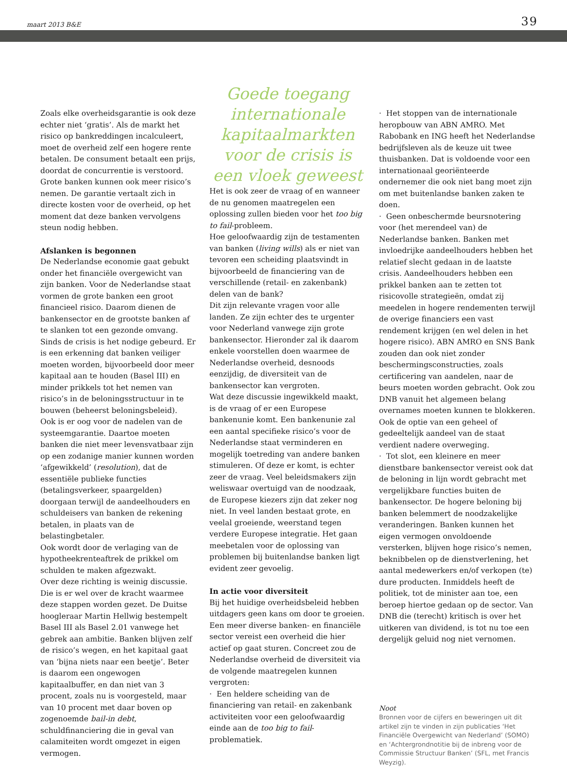maart 2013 B&E 39
Zoals elke overheidsgarantie is ook deze echter niet ‘gratis’. Als de markt het risico op bankreddingen incalculeert, moet de overheid zelf een hogere rente betalen. De consument betaalt een prijs, doordat de concurrentie is verstoord. Grote banken kunnen ook meer risico’s nemen. De garantie vertaalt zich in directe kosten voor de overheid, op het moment dat deze banken vervolgens steun nodig hebben.
Afslanken is begonnen
De Nederlandse economie gaat gebukt onder het financiële overgewicht van zijn banken. Voor de Nederlandse staat vormen de grote banken een groot financieel risico. Daarom dienen de bankensector en de grootste banken af te slanken tot een gezonde omvang.
Sinds de crisis is het nodige gebeurd. Er is een erkenning dat banken veiliger moeten worden, bijvoorbeeld door meer kapitaal aan te houden (Basel III) en minder prikkels tot het nemen van risico’s in de beloningsstructuur in te bouwen (beheerst beloningsbeleid).
Ook is er oog voor de nadelen van de systeemgarantie. Daartoe moeten banken die niet meer levensvatbaar zijn op een zodanige manier kunnen worden ‘afgewikkeld’ (resolution), dat de essentiële publieke functies (betalingsverkeer, spaargelden) doorgaan terwijl de aandeelhouders en schuldeisers van banken de rekening betalen, in plaats van de belastingbetaler.
Ook wordt door de verlaging van de hypotheekrenteaftrek de prikkel om schulden te maken afgezwakt.
Over deze richting is weinig discussie. Die is er wel over de kracht waarmee deze stappen worden gezet. De Duitse hoogleraar Martin Hellwig bestempelt Basel III als Basel 2.01 vanwege het gebrek aan ambitie. Banken blijven zelf de risico’s wegen, en het kapitaal gaat van ‘bijna niets naar een beetje’. Beter is daarom een ongewogen kapitaalbuffer, en dan niet van 3 procent, zoals nu is voorgesteld, maar van 10 procent met daar boven op zogenoemde bail-in debt, schuldfinanciering die in geval van calamiteiten wordt omgezet in eigen vermogen.
Goede toegang internationale kapitaalmarkten voor de crisis is een vloek geweest
Het is ook zeer de vraag of en wanneer de nu genomen maatregelen een oplossing zullen bieden voor het too big to fail-probleem.
Hoe geloofwaardig zijn de testamenten van banken (living wills) als er niet van tevoren een scheiding plaatsvindt in bijvoorbeeld de financiering van de verschillende (retail- en zakenbank) delen van de bank?
Dit zijn relevante vragen voor alle landen. Ze zijn echter des te urgenter voor Nederland vanwege zijn grote bankensector. Hieronder zal ik daarom enkele voorstellen doen waarmee de Nederlandse overheid, desnoods eenzijdig, de diversiteit van de bankensector kan vergroten.
Wat deze discussie ingewikkeld maakt, is de vraag of er een Europese bankenunie komt. Een bankenunie zal een aantal specifieke risico’s voor de Nederlandse staat verminderen en mogelijk toetreding van andere banken stimuleren. Of deze er komt, is echter zeer de vraag. Veel beleidsmakers zijn weliswaar overtuigd van de noodzaak, de Europese kiezers zijn dat zeker nog niet. In veel landen bestaat grote, en veelal groeiende, weerstand tegen verdere Europese integratie. Het gaan meebetalen voor de oplossing van problemen bij buitenlandse banken ligt evident zeer gevoelig.
In actie voor diversiteit
Bij het huidige overheidsbeleid hebben uitdagers geen kans om door te groeien. Een meer diverse banken- en financiële sector vereist een overheid die hier actief op gaat sturen. Concreet zou de Nederlandse overheid de diversiteit via de volgende maatregelen kunnen vergroten:
· Een heldere scheiding van de financiering van retail- en zakenbank activiteiten voor een geloofwaardig einde aan de too big to fail-problematiek.
· Het stoppen van de internationale herop­bouw van ABN AMRO. Met Rabobank en ING heeft het Nederlandse bedrijfsleven als de keuze uit twee thuisbanken. Dat is voldoende voor een internationaal georiënteerde ondernemer die ook niet bang moet zijn om met buitenlandse banken zaken te doen.
· Geen onbeschermde beursnotering voor (het merendeel van) de Nederlandse banken. Banken met invloedrijke aandeelhouders hebben het relatief slecht gedaan in de laatste crisis. Aandeelhouders hebben een prikkel banken aan te zetten tot risicovolle strategieën, omdat zij meedelen in hogere rendementen terwijl de overige financiers een vast rendement krijgen (en wel delen in het hogere risico). ABN AMRO en SNS Bank zouden dan ook niet zonder beschermingsconstructies, zoals certificering van aandelen, naar de beurs moeten worden gebracht. Ook zou DNB vanuit het algemeen belang overnames moeten kunnen te blokkeren. Ook de optie van een geheel of gedeeltelijk aandeel van de staat verdient nadere overweging.
· Tot slot, een kleinere en meer dienstbare bankensector vereist ook dat de beloning in lijn wordt gebracht met vergelijkbare functies buiten de bankensector. De hogere beloning bij banken belemmert de noodzakelijke veranderingen. Banken kunnen het eigen vermogen onvoldoende versterken, blijven hoge risico’s nemen, beknibbelen op de dienstverlening, het aantal medewerkers en/of verkopen (te) dure producten. Inmiddels heeft de politiek, tot de minister aan toe, een beroep hiertoe gedaan op de sector. Van DNB die (terecht) kritisch is over het uitkeren van dividend, is tot nu toe een dergelijk geluid nog niet vernomen.
Noot
Bronnen voor de cijfers en beweringen uit dit artikel zijn te vinden in zijn publicaties ‘Het Financiële Overgewicht van Nederland’ (SOMO) en ‘Achtergrondnotitie bij de inbreng voor de Commissie Structuur Banken’ (SFL, met Francis Weyzig).